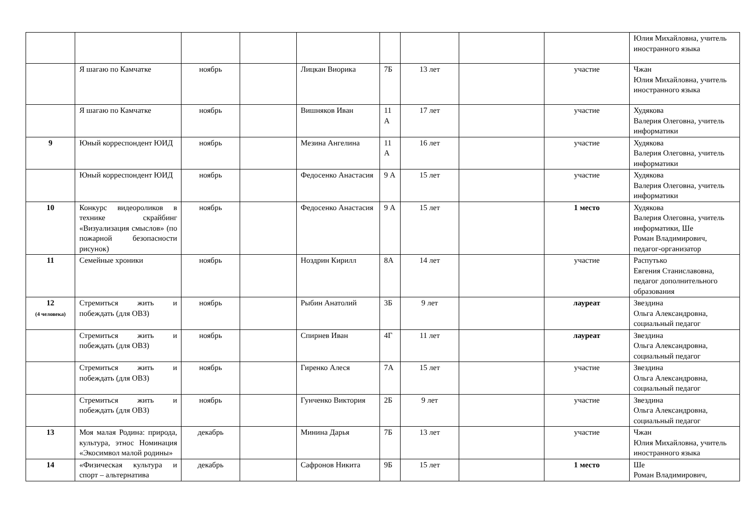| | | | | | | | | | Юлия Михайловна, учитель иностранного языка |
| | Я шагаю по Камчатке | ноябрь | | Лицкан Виорика | 7Б | 13 лет | | участие | Чжан Юлия Михайловна, учитель иностранного языка |
| | Я шагаю по Камчатке | ноябрь | | Вишняков Иван | 11 А | 17 лет | | участие | Худякова Валерия Олеговна, учитель информатики |
| 9 | Юный корреспондент ЮИД | ноябрь | | Мезина Ангелина | 11 А | 16 лет | | участие | Худякова Валерия Олеговна, учитель информатики |
| | Юный корреспондент ЮИД | ноябрь | | Федосенко Анастасия | 9 А | 15 лет | | участие | Худякова Валерия Олеговна, учитель информатики |
| 10 | Конкурс видеороликов в технике скрайбинг «Визуализация смыслов» (по пожарной безопасности рисунок) | ноябрь | | Федосенко Анастасия | 9 А | 15 лет | | 1 место | Худякова Валерия Олеговна, учитель информатики, Ше Роман Владимирович, педагог-организатор |
| 11 | Семейные хроники | ноябрь | | Ноздрин Кирилл | 8А | 14 лет | | участие | Распутько Евгения Станиславовна, педагог дополнительного образования |
| 12 (4 человека) | Стремиться жить и побеждать (для ОВЗ) | ноябрь | | Рыбин Анатолий | 3Б | 9 лет | | лауреат | Звездина Ольга Александровна, социальный педагог |
| | Стремиться жить и побеждать (для ОВЗ) | ноябрь | | Спирнев Иван | 4Г | 11 лет | | лауреат | Звездина Ольга Александровна, социальный педагог |
| | Стремиться жить и побеждать (для ОВЗ) | ноябрь | | Гиренко Алеся | 7А | 15 лет | | участие | Звездина Ольга Александровна, социальный педагог |
| | Стремиться жить и побеждать (для ОВЗ) | ноябрь | | Гунченко Виктория | 2Б | 9 лет | | участие | Звездина Ольга Александровна, социальный педагог |
| 13 | Моя малая Родина: природа, культура, этнос Номинация «Экосимвол малой родины» | декабрь | | Минина Дарья | 7Б | 13 лет | | участие | Чжан Юлия Михайловна, учитель иностранного языка |
| 14 | «Физическая культура и спорт – альтернатива | декабрь | | Сафронов Никита | 9Б | 15 лет | | 1 место | Ше Роман Владимирович, |